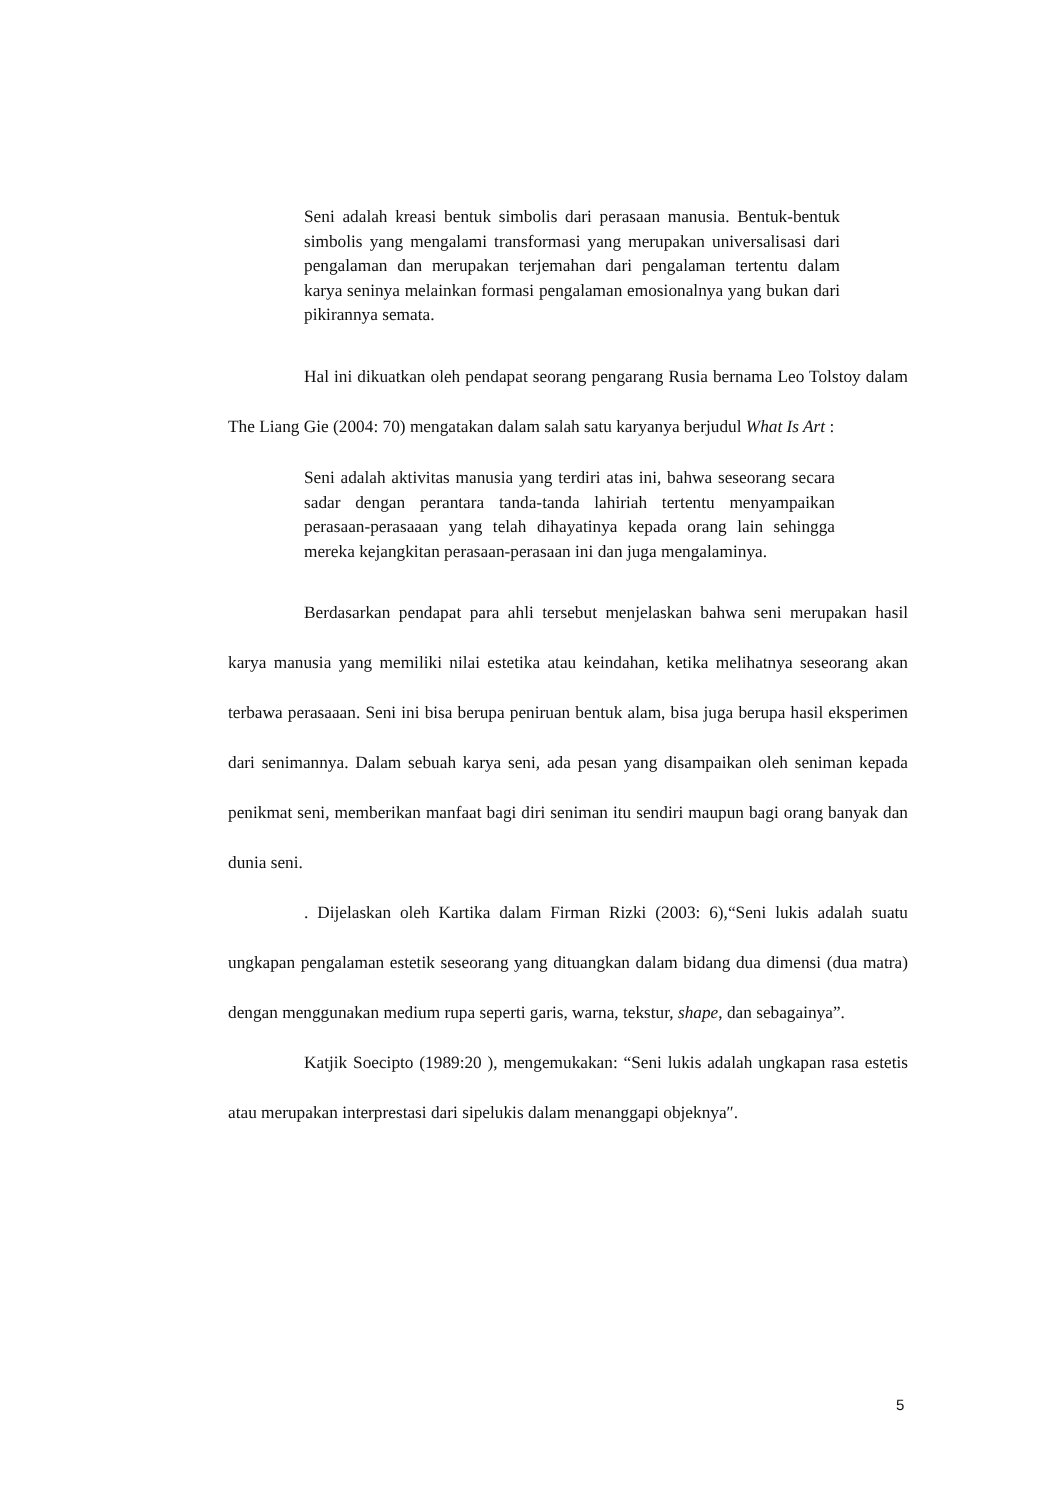Seni adalah kreasi bentuk simbolis dari perasaan manusia. Bentuk-bentuk simbolis yang mengalami transformasi yang merupakan universalisasi dari pengalaman dan merupakan terjemahan dari pengalaman tertentu dalam karya seninya melainkan formasi pengalaman emosionalnya yang bukan dari pikirannya semata.
Hal ini dikuatkan oleh pendapat seorang pengarang Rusia bernama Leo Tolstoy dalam The Liang Gie (2004: 70) mengatakan dalam salah satu karyanya berjudul What Is Art :
Seni adalah aktivitas manusia yang terdiri atas ini, bahwa seseorang secara sadar dengan perantara tanda-tanda lahiriah tertentu menyampaikan perasaan-perasaaan yang telah dihayatinya kepada orang lain sehingga mereka kejangkitan perasaan-perasaan ini dan juga mengalaminya.
Berdasarkan pendapat para ahli tersebut menjelaskan bahwa seni merupakan hasil karya manusia yang memiliki nilai estetika atau keindahan, ketika melihatnya seseorang akan terbawa perasaaan. Seni ini bisa berupa peniruan bentuk alam, bisa juga berupa hasil eksperimen dari senimannya. Dalam sebuah karya seni, ada pesan yang disampaikan oleh seniman kepada penikmat seni, memberikan manfaat bagi diri seniman itu sendiri maupun bagi orang banyak dan dunia seni.
. Dijelaskan oleh Kartika dalam Firman Rizki (2003: 6),“Seni lukis adalah suatu ungkapan pengalaman estetik seseorang yang dituangkan dalam bidang dua dimensi (dua matra) dengan menggunakan medium rupa seperti garis, warna, tekstur, shape, dan sebagainya”.
Katjik Soecipto (1989:20 ), mengemukakan: “Seni lukis adalah ungkapan rasa estetis atau merupakan interprestasi dari sipelukis dalam menanggapi objeknya″.
5